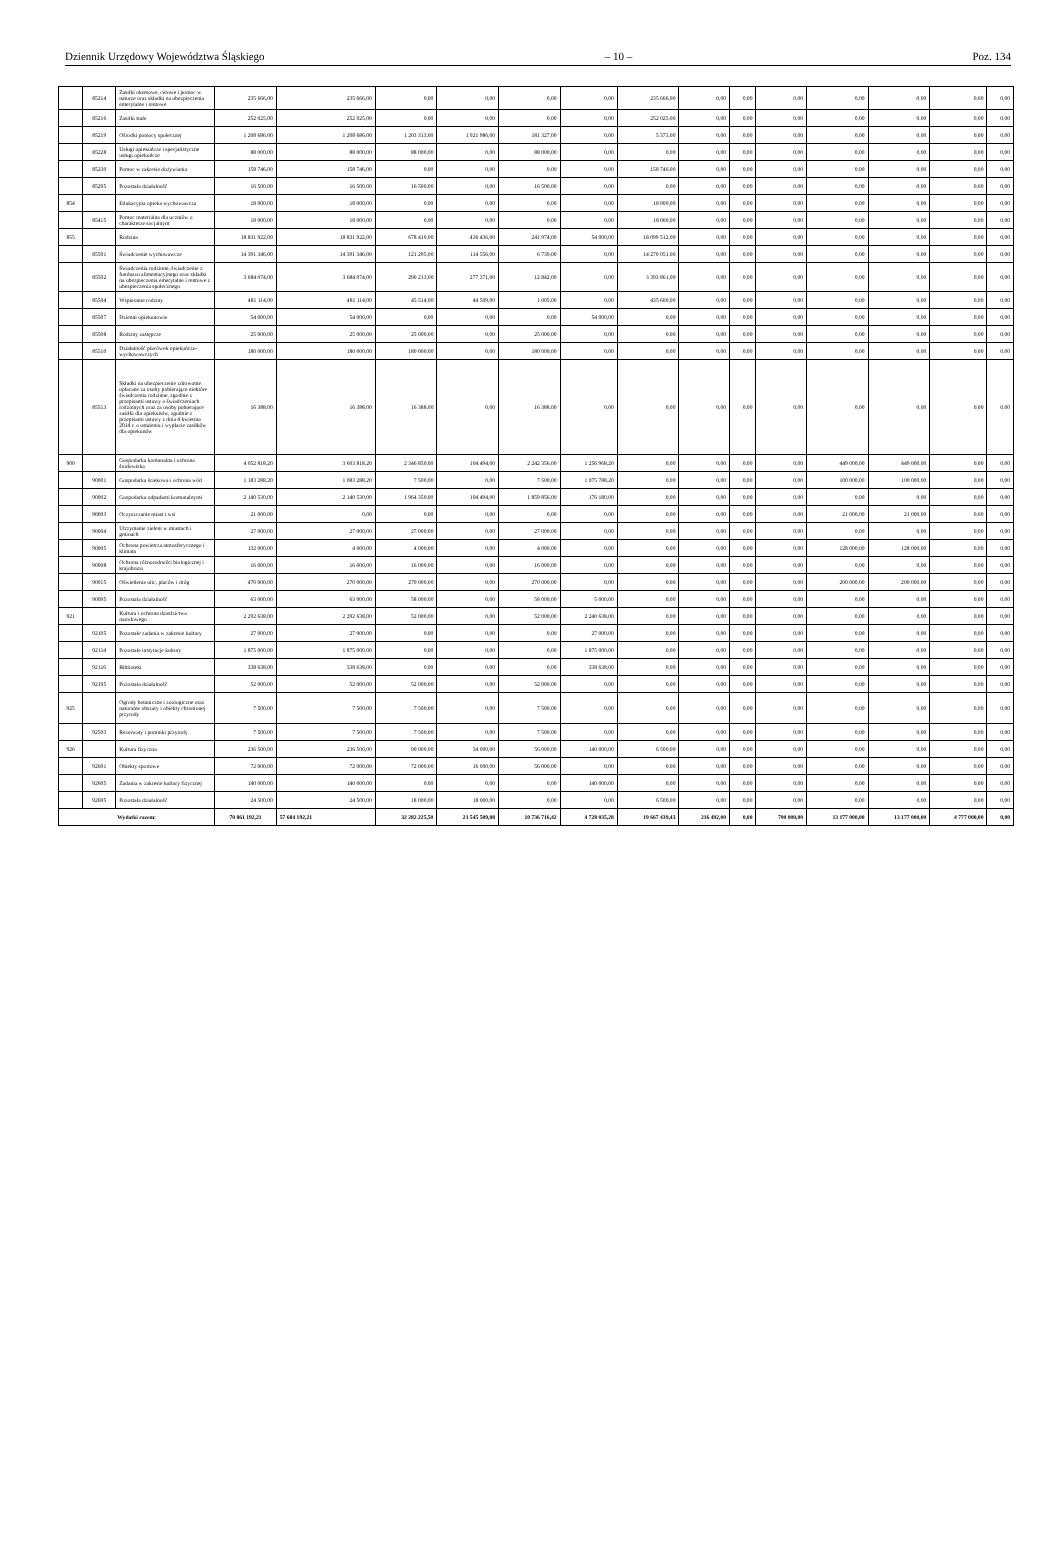Dziennik Urzędowy Województwa Śląskiego – 10 – Poz. 134
| | 85214 | Zasiłki okresowe, celowe i pomoc w naturze oraz składki na ubezpieczenia emerytalne i rentowe | 235 666,00 | 235 666,00 | 0,00 | 0,00 | 0,00 | 0,00 | 235 666,00 | 0,00 | 0,00 | 0,00 | 0,00 | 0,00 | 0,00 | 0,00 |
| | 85216 | Zasiłki stałe | 252 025,00 | 252 025,00 | 0,00 | 0,00 | 0,00 | 0,00 | 252 025,00 | 0,00 | 0,00 | 0,00 | 0,00 | 0,00 | 0,00 | 0,00 |
| | 85219 | Ośrodki pomocy społecznej | 1 208 686,00 | 1 208 686,00 | 1 203 313,00 | 1 021 986,00 | 181 327,00 | 0,00 | 5 373,00 | 0,00 | 0,00 | 0,00 | 0,00 | 0,00 | 0,00 | 0,00 |
| | 85228 | Usługi opiekuńcze i specjalistyczne usługi opiekuńcze | 88 000,00 | 88 000,00 | 88 000,00 | 0,00 | 88 000,00 | 0,00 | 0,00 | 0,00 | 0,00 | 0,00 | 0,00 | 0,00 | 0,00 | 0,00 |
| | 85230 | Pomoc w zakresie dożywiania | 158 746,00 | 158 746,00 | 0,00 | 0,00 | 0,00 | 0,00 | 158 746,00 | 0,00 | 0,00 | 0,00 | 0,00 | 0,00 | 0,00 | 0,00 |
| | 85295 | Pozostała działalność | 16 500,00 | 16 500,00 | 16 500,00 | 0,00 | 16 500,00 | 0,00 | 0,00 | 0,00 | 0,00 | 0,00 | 0,00 | 0,00 | 0,00 | 0,00 |
| 854 | | Edukacyjna opieka wychowawcza | 18 000,00 | 18 000,00 | 0,00 | 0,00 | 0,00 | 0,00 | 18 000,00 | 0,00 | 0,00 | 0,00 | 0,00 | 0,00 | 0,00 | 0,00 |
| | 85415 | Pomoc materialna dla uczniów o charakterze socjalnym | 18 000,00 | 18 000,00 | 0,00 | 0,00 | 0,00 | 0,00 | 18 000,00 | 0,00 | 0,00 | 0,00 | 0,00 | 0,00 | 0,00 | 0,00 |
| 855 | | Rodzina | 18 831 922,00 | 18 831 922,00 | 678 410,00 | 436 436,00 | 241 974,00 | 54 000,00 | 18 099 512,00 | 0,00 | 0,00 | 0,00 | 0,00 | 0,00 | 0,00 | 0,00 |
| | 85501 | Świadczenie wychowawcze | 14 391 346,00 | 14 391 346,00 | 121 295,00 | 114 556,00 | 6 739,00 | 0,00 | 14 270 051,00 | 0,00 | 0,00 | 0,00 | 0,00 | 0,00 | 0,00 | 0,00 |
| | 85502 | Świadczenia rodzinne, świadczenie z funduszu alimentacyjnego oraz składki na ubezpieczenia emerytalne i rentowe z ubezpieczenia społecznego | 3 684 074,00 | 3 684 074,00 | 290 213,00 | 277 371,00 | 12 842,00 | 0,00 | 3 393 861,00 | 0,00 | 0,00 | 0,00 | 0,00 | 0,00 | 0,00 | 0,00 |
| | 85504 | Wspieranie rodziny | 481 114,00 | 481 114,00 | 45 514,00 | 44 509,00 | 1 005,00 | 0,00 | 435 600,00 | 0,00 | 0,00 | 0,00 | 0,00 | 0,00 | 0,00 | 0,00 |
| | 85507 | Dzienni opiekunowie | 54 000,00 | 54 000,00 | 0,00 | 0,00 | 0,00 | 54 000,00 | 0,00 | 0,00 | 0,00 | 0,00 | 0,00 | 0,00 | 0,00 | 0,00 |
| | 85508 | Rodziny zastępcze | 25 000,00 | 25 000,00 | 25 000,00 | 0,00 | 25 000,00 | 0,00 | 0,00 | 0,00 | 0,00 | 0,00 | 0,00 | 0,00 | 0,00 | 0,00 |
| | 85510 | Działalność placówek opiekuńczo-wychowawczych | 180 000,00 | 180 000,00 | 180 000,00 | 0,00 | 180 000,00 | 0,00 | 0,00 | 0,00 | 0,00 | 0,00 | 0,00 | 0,00 | 0,00 | 0,00 |
| | 85513 | Składki na ubezpieczenie zdrowotne opłacane za osoby pobierające niektóre świadczenia rodzinne, zgodnie z przepisami ustawy o świadczeniach rodzinnych oraz za osoby pobierające zasiłki dla opiekunów, zgodnie z przepisami ustawy z dnia 4 kwietnia 2014 r. o ustaleniu i wypłacie zasiłków dla opiekunów | 16 388,00 | 16 388,00 | 16 388,00 | 0,00 | 16 388,00 | 0,00 | 0,00 | 0,00 | 0,00 | 0,00 | 0,00 | 0,00 | 0,00 | 0,00 |
| 900 | | Gospodarka komunalna i ochrona środowiska | 4 052 818,20 | 3 603 818,20 | 2 346 850,00 | 104 494,00 | 2 242 356,00 | 1 256 968,20 | 0,00 | 0,00 | 0,00 | 0,00 | 449 000,00 | 449 000,00 | 0,00 | 0,00 |
| | 90001 | Gospodarka ściekowa i ochrona wód | 1 183 288,20 | 1 083 288,20 | 7 500,00 | 0,00 | 7 500,00 | 1 075 788,20 | 0,00 | 0,00 | 0,00 | 0,00 | 100 000,00 | 100 000,00 | 0,00 | 0,00 |
| | 90002 | Gospodarka odpadami komunalnymi | 2 140 530,00 | 2 140 530,00 | 1 964 350,00 | 104 494,00 | 1 859 856,00 | 176 180,00 | 0,00 | 0,00 | 0,00 | 0,00 | 0,00 | 0,00 | 0,00 | 0,00 |
| | 90003 | Oczyszczanie miast i wsi | 21 000,00 | 0,00 | 0,00 | 0,00 | 0,00 | 0,00 | 0,00 | 0,00 | 0,00 | 0,00 | 21 000,00 | 21 000,00 | 0,00 | 0,00 |
| | 90004 | Utrzymanie zieleni w miastach i gminach | 27 000,00 | 27 000,00 | 27 000,00 | 0,00 | 27 000,00 | 0,00 | 0,00 | 0,00 | 0,00 | 0,00 | 0,00 | 0,00 | 0,00 | 0,00 |
| | 90005 | Ochrona powietrza atmosferycznego i klimatu | 132 000,00 | 4 000,00 | 4 000,00 | 0,00 | 4 000,00 | 0,00 | 0,00 | 0,00 | 0,00 | 0,00 | 128 000,00 | 128 000,00 | 0,00 | 0,00 |
| | 90008 | Ochrona różnorodności biologicznej i krajobrazu | 16 000,00 | 16 000,00 | 16 000,00 | 0,00 | 16 000,00 | 0,00 | 0,00 | 0,00 | 0,00 | 0,00 | 0,00 | 0,00 | 0,00 | 0,00 |
| | 90015 | Oświetlenie ulic, placów i dróg | 470 000,00 | 270 000,00 | 270 000,00 | 0,00 | 270 000,00 | 0,00 | 0,00 | 0,00 | 0,00 | 0,00 | 200 000,00 | 200 000,00 | 0,00 | 0,00 |
| | 90095 | Pozostała działalność | 63 000,00 | 63 000,00 | 58 000,00 | 0,00 | 58 000,00 | 5 000,00 | 0,00 | 0,00 | 0,00 | 0,00 | 0,00 | 0,00 | 0,00 | 0,00 |
| 921 | | Kultura i ochrona dziedzictwa narodowego | 2 292 638,00 | 2 292 638,00 | 52 000,00 | 0,00 | 52 000,00 | 2 240 638,00 | 0,00 | 0,00 | 0,00 | 0,00 | 0,00 | 0,00 | 0,00 | 0,00 |
| | 92105 | Pozostałe zadania w zakresie kultury | 27 000,00 | 27 000,00 | 0,00 | 0,00 | 0,00 | 27 000,00 | 0,00 | 0,00 | 0,00 | 0,00 | 0,00 | 0,00 | 0,00 | 0,00 |
| | 92114 | Pozostałe instytucje kultury | 1 875 000,00 | 1 875 000,00 | 0,00 | 0,00 | 0,00 | 1 875 000,00 | 0,00 | 0,00 | 0,00 | 0,00 | 0,00 | 0,00 | 0,00 | 0,00 |
| | 92116 | Biblioteki | 338 638,00 | 338 638,00 | 0,00 | 0,00 | 0,00 | 338 638,00 | 0,00 | 0,00 | 0,00 | 0,00 | 0,00 | 0,00 | 0,00 | 0,00 |
| | 92195 | Pozostała działalność | 52 000,00 | 52 000,00 | 52 000,00 | 0,00 | 52 000,00 | 0,00 | 0,00 | 0,00 | 0,00 | 0,00 | 0,00 | 0,00 | 0,00 | 0,00 |
| 925 | | Ogrody botaniczne i zoologiczne oraz naturalne obszary i obiekty chronionej przyrody | 7 500,00 | 7 500,00 | 7 500,00 | 0,00 | 7 500,00 | 0,00 | 0,00 | 0,00 | 0,00 | 0,00 | 0,00 | 0,00 | 0,00 | 0,00 |
| | 92503 | Rezerwaty i pomniki przyrody | 7 500,00 | 7 500,00 | 7 500,00 | 0,00 | 7 500,00 | 0,00 | 0,00 | 0,00 | 0,00 | 0,00 | 0,00 | 0,00 | 0,00 | 0,00 |
| 926 | | Kultura fizyczna | 236 500,00 | 236 500,00 | 90 000,00 | 34 000,00 | 56 000,00 | 140 000,00 | 6 500,00 | 0,00 | 0,00 | 0,00 | 0,00 | 0,00 | 0,00 | 0,00 |
| | 92601 | Obiekty sportowe | 72 000,00 | 72 000,00 | 72 000,00 | 16 000,00 | 56 000,00 | 0,00 | 0,00 | 0,00 | 0,00 | 0,00 | 0,00 | 0,00 | 0,00 | 0,00 |
| | 92605 | Zadania w zakresie kultury fizycznej | 140 000,00 | 140 000,00 | 0,00 | 0,00 | 0,00 | 140 000,00 | 0,00 | 0,00 | 0,00 | 0,00 | 0,00 | 0,00 | 0,00 | 0,00 |
| | 92695 | Pozostała działalność | 24 500,00 | 24 500,00 | 18 000,00 | 18 000,00 | 0,00 | 0,00 | 6 500,00 | 0,00 | 0,00 | 0,00 | 0,00 | 0,00 | 0,00 | 0,00 |
| Wydatki razem: | | | 70 861 192,21 | 57 684 192,21 | 32 282 225,50 | 21 545 509,08 | 10 736 716,42 | 4 728 035,28 | 19 667 439,43 | 216 492,00 | 0,00 | 790 000,00 | 13 177 000,00 | 13 177 000,00 | 4 777 000,00 | 0,00 |